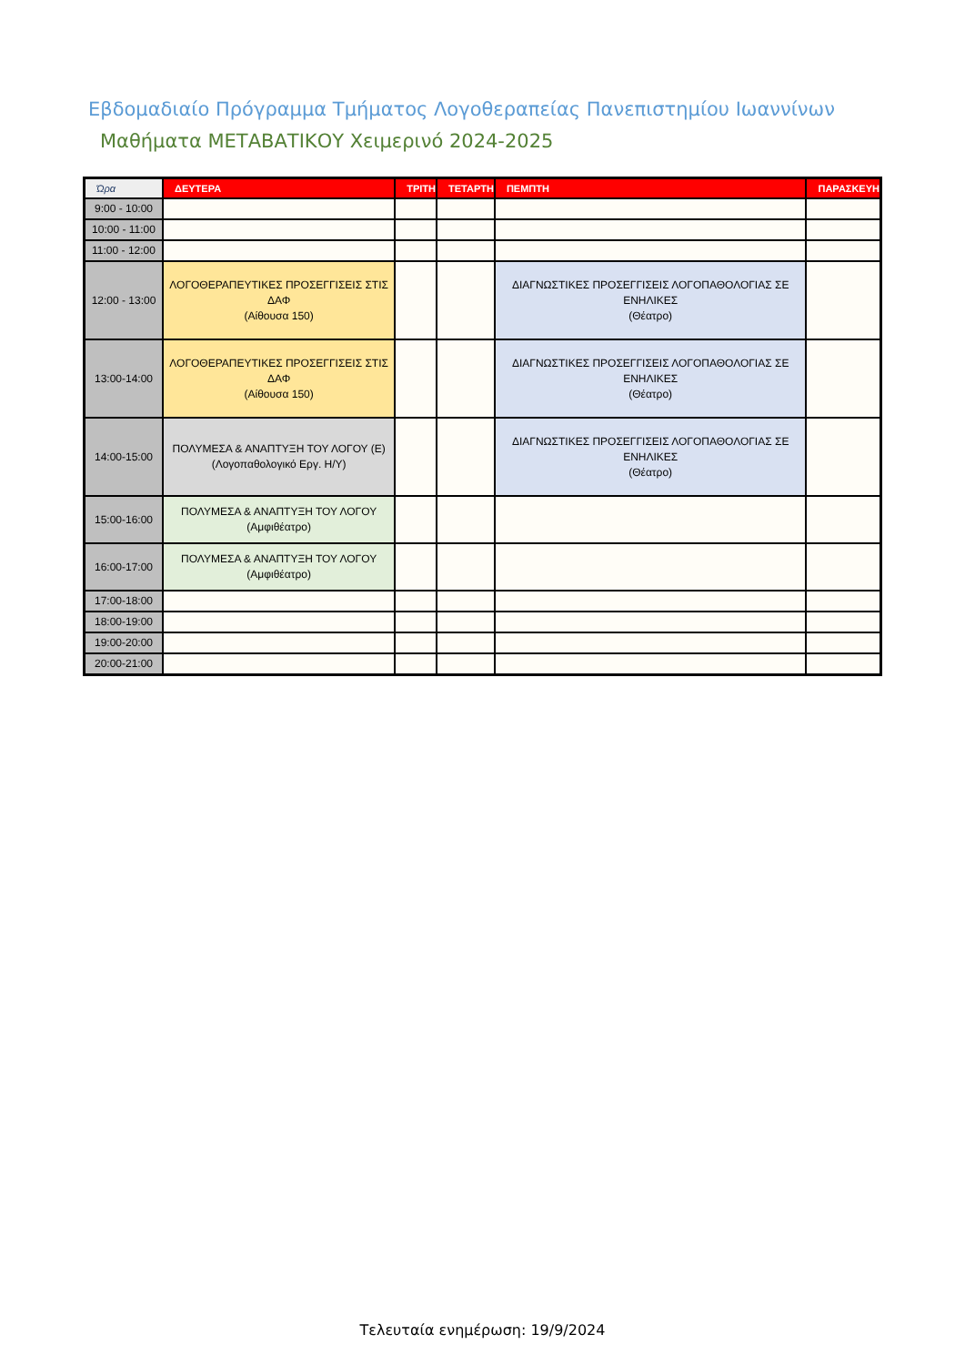Εβδομαδιαίο Πρόγραμμα Τμήματος Λογοθεραπείας Πανεπιστημίου Ιωαννίνων
Μαθήματα ΜΕΤΑΒΑΤΙΚΟΥ Χειμερινό 2024-2025
| Ώρα | ΔΕΥΤΕΡΑ | ΤΡΙΤΗ | ΤΕΤΑΡΤΗ | ΠΕΜΠΤΗ | ΠΑΡΑΣΚΕΥΗ |
| --- | --- | --- | --- | --- | --- |
| 9:00 - 10:00 | | | | | |
| 10:00 - 11:00 | | | | | |
| 11:00 - 12:00 | | | | | |
| 12:00 - 13:00 | ΛΟΓΟΘΕΡΑΠΕΥΤΙΚΕΣ ΠΡΟΣΕΓΓΙΣΕΙΣ ΣΤΙΣ ΔΑΦ (Αίθουσα 150) | | | ΔΙΑΓΝΩΣΤΙΚΕΣ ΠΡΟΣΕΓΓΙΣΕΙΣ ΛΟΓΟΠΑΘΟΛΟΓΙΑΣ ΣΕ ΕΝΗΛΙΚΕΣ (Θέατρο) | |
| 13:00-14:00 | ΛΟΓΟΘΕΡΑΠΕΥΤΙΚΕΣ ΠΡΟΣΕΓΓΙΣΕΙΣ ΣΤΙΣ ΔΑΦ (Αίθουσα 150) | | | ΔΙΑΓΝΩΣΤΙΚΕΣ ΠΡΟΣΕΓΓΙΣΕΙΣ ΛΟΓΟΠΑΘΟΛΟΓΙΑΣ ΣΕ ΕΝΗΛΙΚΕΣ (Θέατρο) | |
| 14:00-15:00 | ΠΟΛΥΜΕΣΑ & ΑΝΑΠΤΥΞΗ ΤΟΥ ΛΟΓΟΥ (Ε) (Λογοπαθολογικό Εργ. Η/Υ) | | | ΔΙΑΓΝΩΣΤΙΚΕΣ ΠΡΟΣΕΓΓΙΣΕΙΣ ΛΟΓΟΠΑΘΟΛΟΓΙΑΣ ΣΕ ΕΝΗΛΙΚΕΣ (Θέατρο) | |
| 15:00-16:00 | ΠΟΛΥΜΕΣΑ & ΑΝΑΠΤΥΞΗ ΤΟΥ ΛΟΓΟΥ (Αμφιθέατρο) | | | | |
| 16:00-17:00 | ΠΟΛΥΜΕΣΑ & ΑΝΑΠΤΥΞΗ ΤΟΥ ΛΟΓΟΥ (Αμφιθέατρο) | | | | |
| 17:00-18:00 | | | | | |
| 18:00-19:00 | | | | | |
| 19:00-20:00 | | | | | |
| 20:00-21:00 | | | | | |
Τελευταία ενημέρωση: 19/9/2024